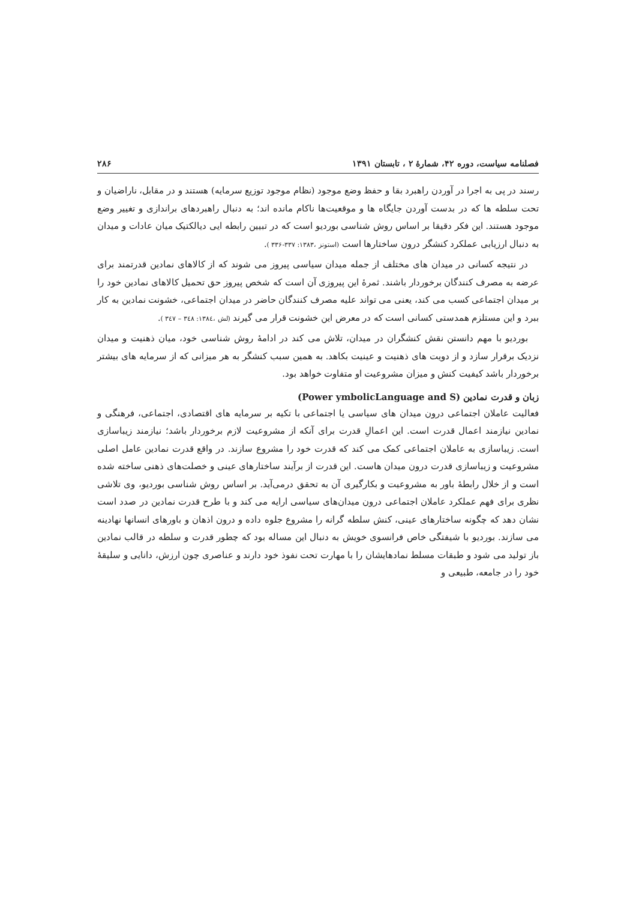فصلنامه سیاست، دوره ۴۲، شمارهٔ ۲ ، تابستان ۱۳۹۱ ۲۸۶
رسند در پی به اجرا در آوردن راهبرد بقا و حفظ وضع موجود (نظام موجود توزیع سرمایه) هستند و در مقابل، ناراضیان و تحت سلطه ها که در بدست آوردن جایگاه ها و موقعیت‌ها ناکام مانده اند؛ به دنبال راهبردهای براندازی و تغییر وضع موجود هستند. این فکر دقیقا بر اساس روش شناسی بوردیو است که در تبیین رابطه ایی دیالکتیک میان عادات و میدان به دنبال ارزیابی عملکرد کنشگر درون ساختارها است (استونز ،۱۳۸۳: ۳۳۷-۳۳۶ ).
در نتیجه کسانی در میدان های مختلف از جمله میدان سیاسی پیروز می شوند که از کالاهای نمادین قدرتمند برای عرضه به مصرف کنندگان برخوردار باشند. ثمرهٔ این پیروزی آن است که شخص پیروز حق تحمیل کالاهای نمادین خود را بر میدان اجتماعی کسب می کند، یعنی می تواند علیه مصرف کنندگان حاضر در میدان اجتماعی، خشونت نمادین به کار ببرد و این مستلزم همدستی کسانی است که در معرض این خشونت قرار می گیرند (لش ،۱۳۸٤: ۳٤۸ – ۳٤۷ ).
بوردیو با مهم دانستن نقش کنشگران در میدان، تلاش می کند در ادامهٔ روش شناسی خود، میان ذهنیت و میدان نزدیک برقرار سازد و از دویت های ذهنیت و عینیت بکاهد. به همین سبب کنشگر به هر میزانی که از سرمایه های بیشتر برخوردار باشد کیفیت کنش و میزان مشروعیت او متفاوت خواهد بود.
زبان و قدرت نمادین (Power ymbolicLanguage and S)
فعالیت عاملان اجتماعی درون میدان های سیاسی یا اجتماعی با تکیه بر سرمایه های اقتصادی، اجتماعی، فرهنگی و نمادین نیازمند اعمال قدرت است. این اعمالِ قدرت برای آنکه از مشروعیت لازم برخوردار باشد؛ نیازمند زیباسازی است. زیباسازی به عاملان اجتماعی کمک می کند که قدرت خود را مشروع سازند. در واقع قدرت نمادین عامل اصلی مشروعیت و زیباسازی قدرت درون میدان هاست. این قدرت از برآیند ساختارهای عینی و خصلت‌های ذهنی ساخته شده است و از خلال رابطهٔ باور به مشروعیت و بکارگیری آن به تحقق درمی‌آید. بر اساس روش شناسی بوردیو، وی تلاشی نظری برای فهم عملکرد عاملان اجتماعی درون میدان‌های سیاسی ارایه می کند و با طرح قدرت نمادین در صدد است نشان دهد که چگونه ساختارهای عینی، کنش سلطه گرانه را مشروع جلوه داده و درون اذهان و باورهای انسانها نهادینه می سازند. بوردیو با شیفتگی خاص فرانسوی خویش به دنبال این مساله بود که چطور قدرت و سلطه در قالب نمادین باز تولید می شود و طبقات مسلط نمادهایشان را با مهارت تحت نفوذ خود دارند و عناصری چون ارزش، دانایی و سلیقهٔ خود را در جامعه، طبیعی و